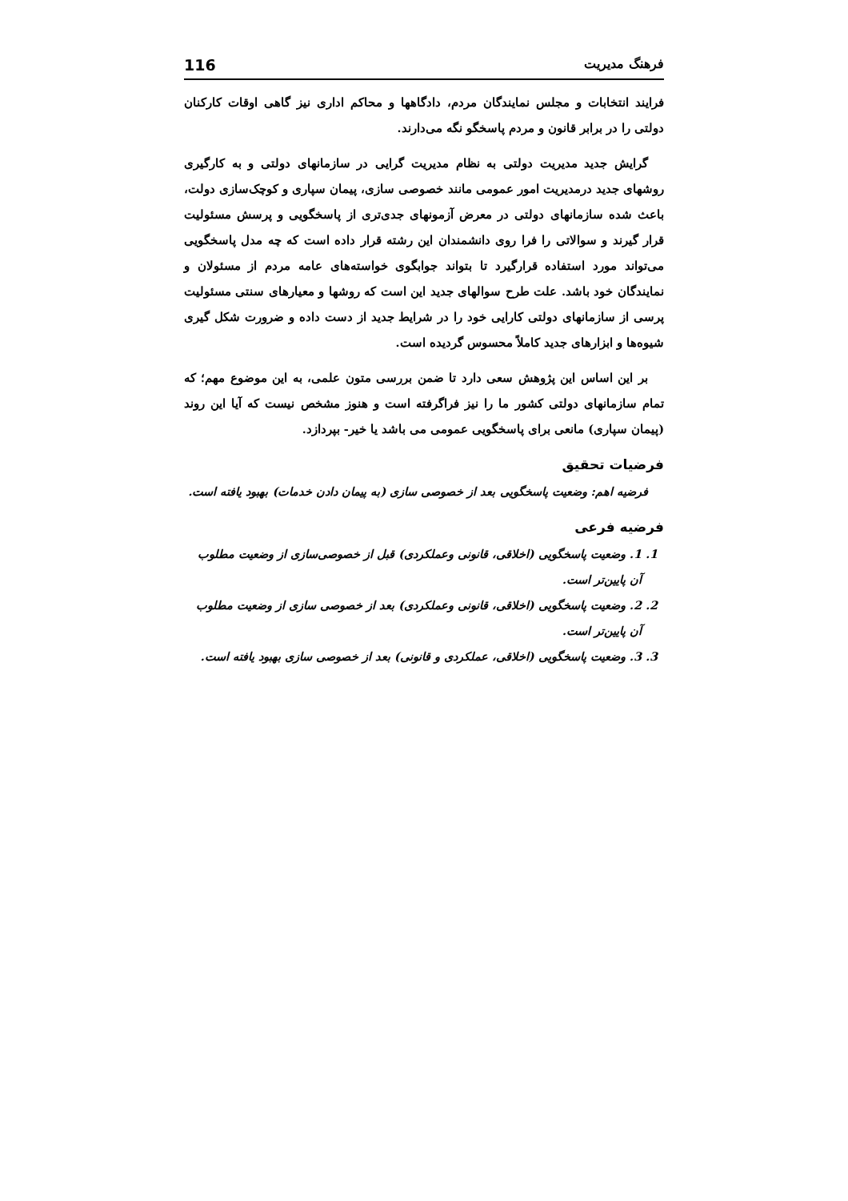فرهنگ مدیریت 116
فرایند انتخابات و مجلس نمایندگان مردم، دادگاهها و محاکم اداری نیز گاهی اوقات کارکنان دولتی را در برابر قانون و مردم پاسخگو نگه می‌دارند.
گرایش جدید مدیریت دولتی به نظام مدیریت گرایی در سازمانهای دولتی و به کارگیری روشهای جدید درمدیریت امور عمومی مانند خصوصی سازی، پیمان سپاری و کوچک‌سازی دولت، باعث شده سازمانهای دولتی در معرض آزمونهای جدی‌تری از پاسخگویی و پرسش مسئولیت قرار گیرند و سوالاتی را فرا روی دانشمندان این رشته قرار داده است که چه مدل پاسخگویی می‌تواند مورد استفاده قرارگیرد تا بتواند جوابگوی خواسته‌های عامه مردم از مسئولان و نمایندگان خود باشد. علت طرح سوالهای جدید این است که روشها و معیارهای سنتی مسئولیت پرسی از سازمانهای دولتی کارایی خود را در شرایط جدید از دست داده و ضرورت شکل گیری شیوه‌ها و ابزارهای جدید کاملاً محسوس گردیده است.
بر این اساس این پژوهش سعی دارد تا ضمن بررسی متون علمی، به این موضوع مهم؛ که تمام سازمانهای دولتی کشور ما را نیز فراگرفته است و هنوز مشخص نیست که آیا این روند (پیمان سپاری) مانعی برای پاسخگویی عمومی می باشد یا خیر- بپردازد.
فرضیات تحقیق
فرضیه اهم: وضعیت پاسخگویی بعد از خصوصی سازی (به پیمان دادن خدمات) بهبود یافته است.
فرضیه فرعی
1. 1. وضعیت پاسخگویی (اخلاقی، قانونی وعملکردی) قبل از خصوصی‌سازی از وضعیت مطلوب آن پایین‌تر است.
2. 2. وضعیت پاسخگویی (اخلاقی، قانونی وعملکردی) بعد از خصوصی سازی از وضعیت مطلوب آن پایین‌تر است.
3. 3. وضعیت پاسخگویی (اخلاقی، عملکردی و قانونی) بعد از خصوصی سازی بهبود یافته است.